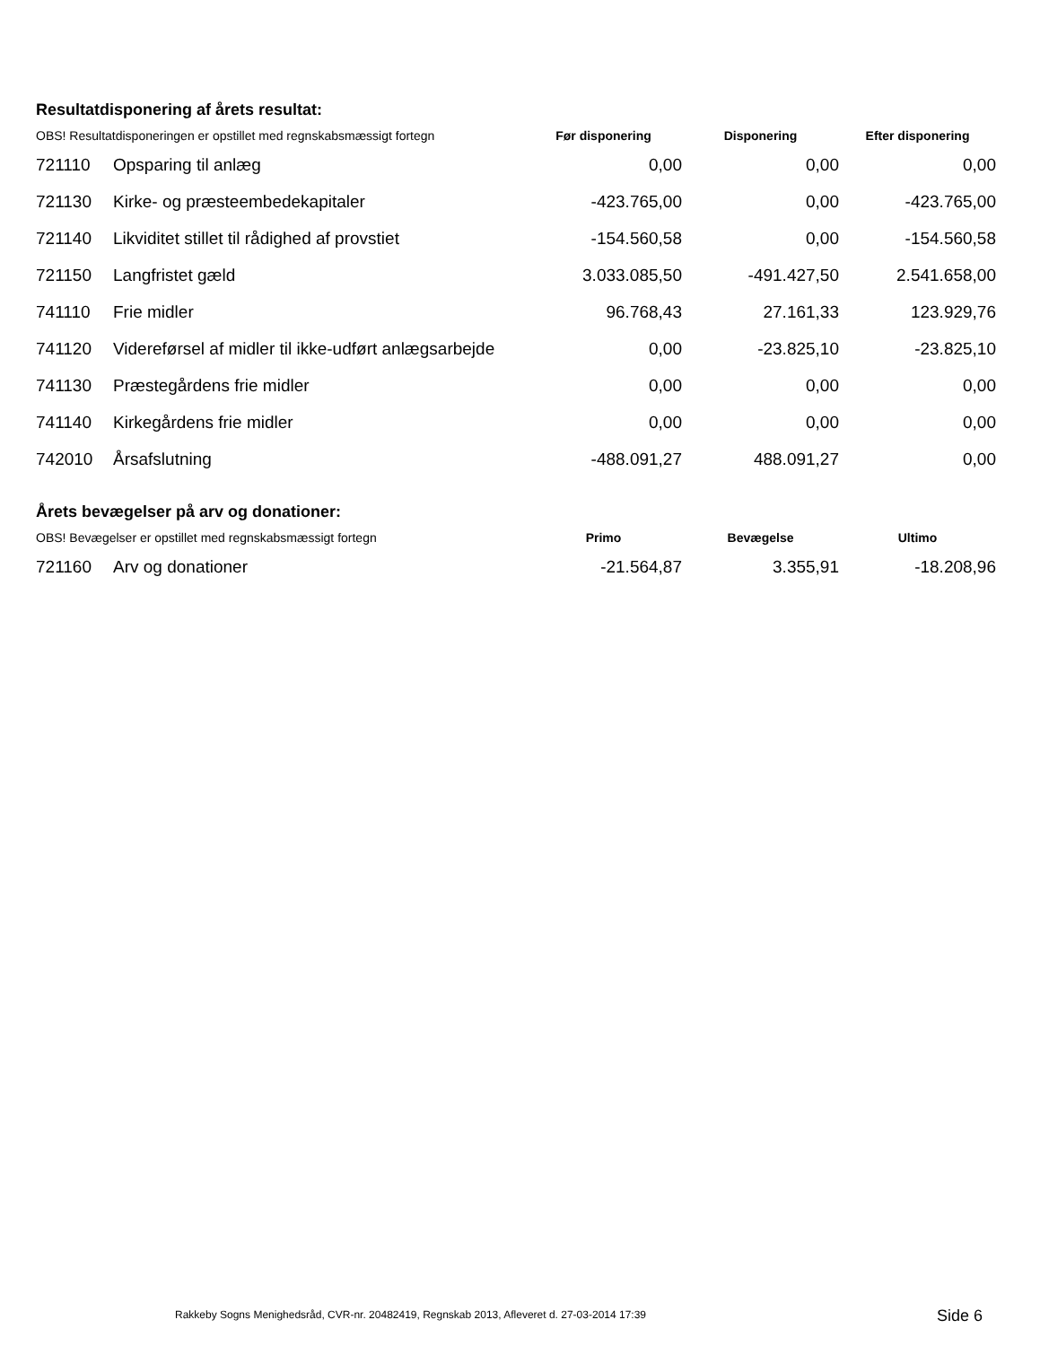Resultatdisponering af årets resultat:
| OBS! Resultatdisponeringen er opstillet med regnskabsmæssigt fortegn | | Før disponering | Disponering | Efter disponering |
| --- | --- | --- | --- | --- |
| 721110 | Opsparing til anlæg | 0,00 | 0,00 | 0,00 |
| 721130 | Kirke- og præsteembedekapitaler | -423.765,00 | 0,00 | -423.765,00 |
| 721140 | Likviditet stillet til rådighed af provstiet | -154.560,58 | 0,00 | -154.560,58 |
| 721150 | Langfristet gæld | 3.033.085,50 | -491.427,50 | 2.541.658,00 |
| 741110 | Frie midler | 96.768,43 | 27.161,33 | 123.929,76 |
| 741120 | Videreførsel af midler til ikke-udført anlægsarbejde | 0,00 | -23.825,10 | -23.825,10 |
| 741130 | Præstegårdens frie midler | 0,00 | 0,00 | 0,00 |
| 741140 | Kirkegårdens frie midler | 0,00 | 0,00 | 0,00 |
| 742010 | Årsafslutning | -488.091,27 | 488.091,27 | 0,00 |
Årets bevægelser på arv og donationer:
| OBS! Bevægelser er opstillet med regnskabsmæssigt fortegn | | Primo | Bevægelse | Ultimo |
| --- | --- | --- | --- | --- |
| 721160 | Arv og donationer | -21.564,87 | 3.355,91 | -18.208,96 |
Rakkeby Sogns Menighedsråd, CVR-nr. 20482419, Regnskab 2013, Afleveret d. 27-03-2014 17:39
Side 6